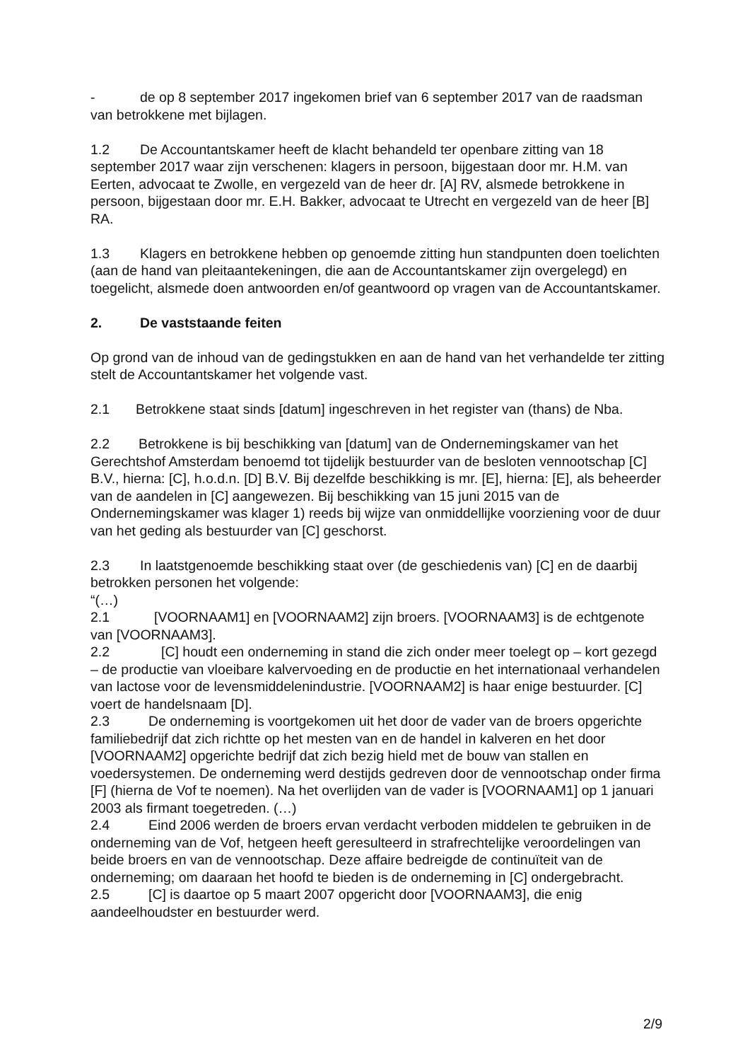- de op 8 september 2017 ingekomen brief van 6 september 2017 van de raadsman van betrokkene met bijlagen.
1.2 De Accountantskamer heeft de klacht behandeld ter openbare zitting van 18 september 2017 waar zijn verschenen: klagers in persoon, bijgestaan door mr. H.M. van Eerten, advocaat te Zwolle, en vergezeld van de heer dr. [A] RV, alsmede betrokkene in persoon, bijgestaan door mr. E.H. Bakker, advocaat te Utrecht en vergezeld van de heer [B] RA.
1.3 Klagers en betrokkene hebben op genoemde zitting hun standpunten doen toelichten (aan de hand van pleitaantekeningen, die aan de Accountantskamer zijn overgelegd) en toegelicht, alsmede doen antwoorden en/of geantwoord op vragen van de Accountantskamer.
2. De vaststaande feiten
Op grond van de inhoud van de gedingstukken en aan de hand van het verhandelde ter zitting stelt de Accountantskamer het volgende vast.
2.1 Betrokkene staat sinds [datum] ingeschreven in het register van (thans) de Nba.
2.2 Betrokkene is bij beschikking van [datum] van de Ondernemingskamer van het Gerechtshof Amsterdam benoemd tot tijdelijk bestuurder van de besloten vennootschap [C] B.V., hierna: [C], h.o.d.n. [D] B.V. Bij dezelfde beschikking is mr. [E], hierna: [E], als beheerder van de aandelen in [C] aangewezen. Bij beschikking van 15 juni 2015 van de Ondernemingskamer was klager 1) reeds bij wijze van onmiddellijke voorziening voor de duur van het geding als bestuurder van [C] geschorst.
2.3 In laatstgenoemde beschikking staat over (de geschiedenis van) [C] en de daarbij betrokken personen het volgende:
“(…)
2.1 [VOORNAAM1] en [VOORNAAM2] zijn broers. [VOORNAAM3] is de echtgenote van [VOORNAAM3].
2.2 [C] houdt een onderneming in stand die zich onder meer toelegt op – kort gezegd – de productie van vloeibare kalvervoeding en de productie en het internationaal verhandelen van lactose voor de levensmiddelenindustrie. [VOORNAAM2] is haar enige bestuurder. [C] voert de handelsnaam [D].
2.3 De onderneming is voortgekomen uit het door de vader van de broers opgerichte familiebedrijf dat zich richtte op het mesten van en de handel in kalveren en het door [VOORNAAM2] opgerichte bedrijf dat zich bezig hield met de bouw van stallen en voedersystemen. De onderneming werd destijds gedreven door de vennootschap onder firma [F] (hierna de Vof te noemen). Na het overlijden van de vader is [VOORNAAM1] op 1 januari 2003 als firmant toegetreden. (…)
2.4 Eind 2006 werden de broers ervan verdacht verboden middelen te gebruiken in de onderneming van de Vof, hetgeen heeft geresulteerd in strafrechtelijke veroordelingen van beide broers en van de vennootschap. Deze affaire bedreigde de continuïteit van de onderneming; om daaraan het hoofd te bieden is de onderneming in [C] ondergebracht.
2.5 [C] is daartoe op 5 maart 2007 opgericht door [VOORNAAM3], die enig aandeelhoudster en bestuurder werd.
2/9